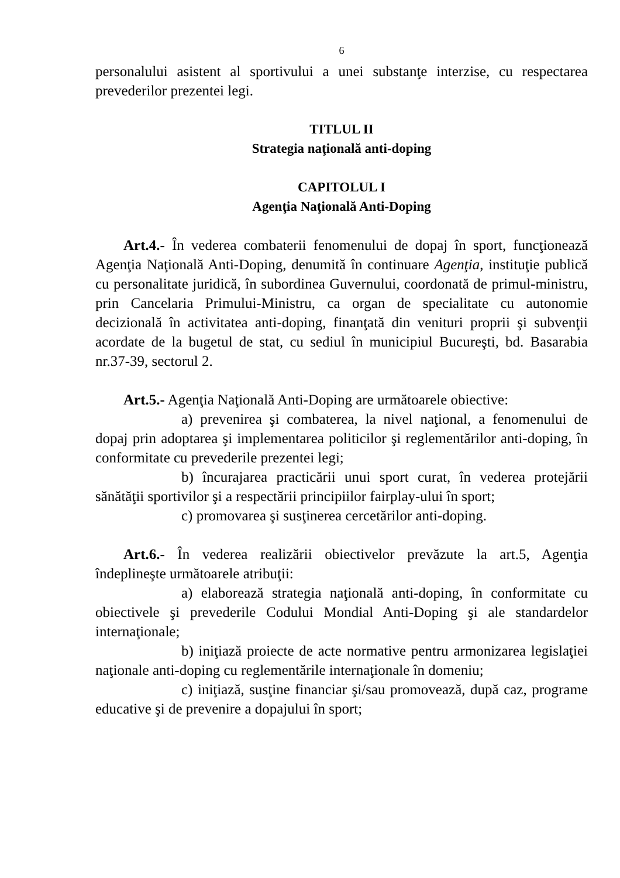6
personalului asistent al sportivului a unei substanţe interzise, cu respectarea prevederilor prezentei legi.
TITLUL II
Strategia naţională anti-doping
CAPITOLUL I
Agenţia Naţională Anti-Doping
Art.4.- În vederea combaterii fenomenului de dopaj în sport, funcţionează Agenţia Naţională Anti-Doping, denumită în continuare Agenţia, instituţie publică cu personalitate juridică, în subordinea Guvernului, coordonată de primul-ministru, prin Cancelaria Primului-Ministru, ca organ de specialitate cu autonomie decizională în activitatea anti-doping, finanţată din venituri proprii şi subvenţii acordate de la bugetul de stat, cu sediul în municipiul Bucureşti, bd. Basarabia nr.37-39, sectorul 2.
Art.5.- Agenţia Naţională Anti-Doping are următoarele obiective:
a) prevenirea şi combaterea, la nivel naţional, a fenomenului de dopaj prin adoptarea şi implementarea politicilor şi reglementărilor anti-doping, în conformitate cu prevederile prezentei legi;
b) încurajarea practicării unui sport curat, în vederea protejării sănătăţii sportivilor şi a respectării principiilor fairplay-ului în sport;
c) promovarea şi susţinerea cercetărilor anti-doping.
Art.6.- În vederea realizării obiectivelor prevăzute la art.5, Agenţia îndeplineşte următoarele atribuţii:
a) elaborează strategia naţională anti-doping, în conformitate cu obiectivele şi prevederile Codului Mondial Anti-Doping şi ale standardelor internaţionale;
b) iniţiază proiecte de acte normative pentru armonizarea legislaţiei naţionale anti-doping cu reglementările internaţionale în domeniu;
c) iniţiază, susţine financiar şi/sau promovează, după caz, programe educative şi de prevenire a dopajului în sport;